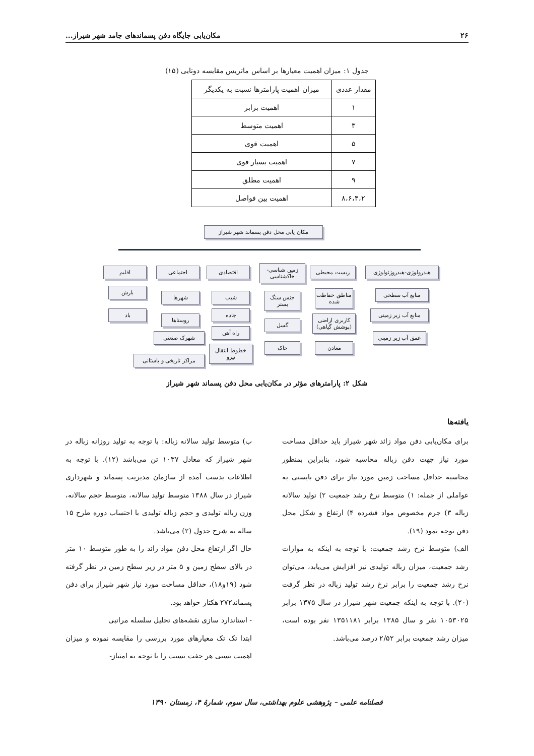۲۶ مکان‌یابی جایگاه دفن پسماندهای جامد شهر شیراز...
جدول ۱: میزان اهمیت معیارها بر اساس ماتریس مقایسه دوتایی (۱۵)
| مقدار عددی | میزان اهمیت پارامترها نسبت به یکدیگر |
| --- | --- |
| ۱ | اهمیت برابر |
| ۳ | اهمیت متوسط |
| ۵ | اهمیت قوی |
| ۷ | اهمیت بسیار قوی |
| ۹ | اهمیت مطلق |
| ۸،۶،۴،۲ | اهمیت بین فواصل |
مکان یابی محل دفن پسماند شهر شیراز
هیدرولوژی-هیدروژئولوژی
زیست محیطی
زمین شناسی- خاکشناسی
اقتصادی
اجتماعی
اقلیم
منابع آب سطحی
منابع آب زیر زمینی
عمق آب زیر زمینی
مناطق حفاظت شده
کاربری اراضی (پوشش گیاهی)
معادن
جنس سنگ بستر
گسل
خاک
شیب
جاده
راه آهن
خطوط انتقال نیرو
شهرها
روستاها
شهرک صنعتی
مراکز تاریخی و باستانی
بارش
باد
شکل ۲: پارامترهای مؤثر در مکان‌یابی محل دفن پسماند شهر شیراز
یافته‌ها
برای مکان‌یابی دفن مواد زائد شهر شیراز باید حداقل مساحت مورد نیاز جهت دفن زباله محاسبه شود، بنابراین بمنظور محاسبه حداقل مساحت زمین مورد نیاز برای دفن بایستی به عواملی از جمله: ۱) متوسط نرخ رشد جمعیت ۲) تولید سالانه زباله ۳) جرم مخصوص مواد فشرده ۴) ارتفاع و شکل محل دفن توجه نمود (۱۹).
الف) متوسط نرخ رشد جمعیت: با توجه به اینکه به موازات رشد جمعیت، میزان زباله تولیدی نیز افزایش می‌یابد، می‌توان نرخ رشد جمعیت را برابر نرخ رشد تولید زباله در نظر گرفت (۲۰). با توجه به اینکه جمعیت شهر شیراز در سال ۱۳۷۵ برابر ۱۰۵۳۰۲۵ نفر و سال ۱۳۸۵ برابر ۱۳۵۱۱۸۱ نفر بوده است، میزان رشد جمعیت برابر ۲/۵۲ درصد می‌باشد.
ب) متوسط تولید سالانه زباله: با توجه به تولید روزانه زباله در شهر شیراز که معادل ۱۰۳۷ تن می‌باشد (۱۲). با توجه به اطلاعات بدست آمده از سازمان مدیریت پسماند و شهرداری شیراز در سال ۱۳۸۸ متوسط تولید سالانه، متوسط حجم سالانه، وزن زباله تولیدی و حجم زباله تولیدی با احتساب دوره طرح ۱۵ ساله به شرح جدول (۲) می‌باشد.
حال اگر ارتفاع محل دفن مواد زائد را به طور متوسط ۱۰ متر در بالای سطح زمین و ۵ متر در زیر سطح زمین در نظر گرفته شود (۱۹و۱۸)، حداقل مساحت مورد نیاز شهر شیراز برای دفن پسماند۲۷۲ هکتار خواهد بود.
- استاندارد سازی نقشه‌های تحلیل سلسله مراتبی
ابتدا تک تک معیارهای مورد بررسی را مقایسه نموده و میزان اهمیت نسبی هر جفت نسبت را با توجه به امتیاز-
فصلنامه علمی – پژوهشی علوم بهداشتی، سال سوم، شمارهٔ ۴، زمستان ۱۳۹۰